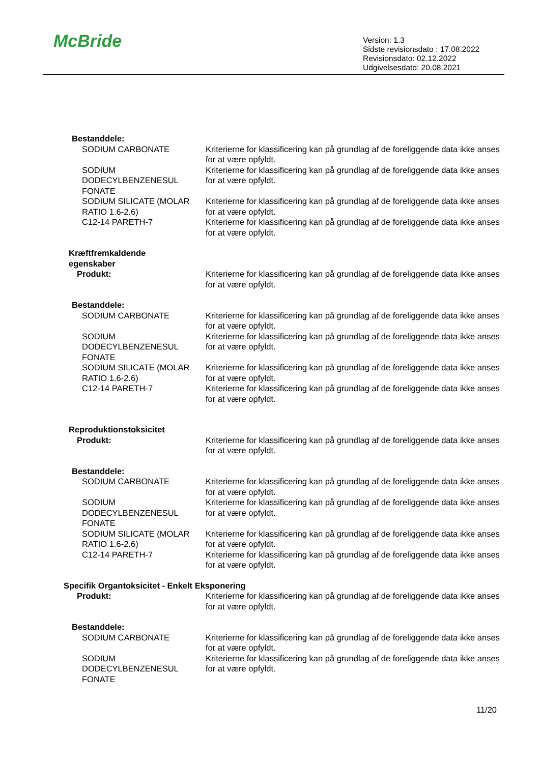McBride
Version: 1.3
Sidste revisionsdato : 17.08.2022
Revisionsdato: 02.12.2022
Udgivelsesdato: 20.08.2021
Bestanddele:
SODIUM CARBONATE Kriterierne for klassificering kan på grundlag af de foreliggende data ikke anses for at være opfyldt.
SODIUM DODECYLBENZENESUL FONATE
Kriterierne for klassificering kan på grundlag af de foreliggende data ikke anses for at være opfyldt.
SODIUM SILICATE (MOLAR RATIO 1.6-2.6)
Kriterierne for klassificering kan på grundlag af de foreliggende data ikke anses for at være opfyldt.
C12-14 PARETH-7 Kriterierne for klassificering kan på grundlag af de foreliggende data ikke anses for at være opfyldt.
Kræftfremkaldende
egenskaber
Produkt: Kriterierne for klassificering kan på grundlag af de foreliggende data ikke anses for at være opfyldt.
Bestanddele:
SODIUM CARBONATE Kriterierne for klassificering kan på grundlag af de foreliggende data ikke anses for at være opfyldt.
SODIUM DODECYLBENZENESUL FONATE
Kriterierne for klassificering kan på grundlag af de foreliggende data ikke anses for at være opfyldt.
SODIUM SILICATE (MOLAR RATIO 1.6-2.6)
Kriterierne for klassificering kan på grundlag af de foreliggende data ikke anses for at være opfyldt.
C12-14 PARETH-7 Kriterierne for klassificering kan på grundlag af de foreliggende data ikke anses for at være opfyldt.
Reproduktionstoksicitet
Produkt: Kriterierne for klassificering kan på grundlag af de foreliggende data ikke anses for at være opfyldt.
Bestanddele:
SODIUM CARBONATE Kriterierne for klassificering kan på grundlag af de foreliggende data ikke anses for at være opfyldt.
SODIUM DODECYLBENZENESUL FONATE
Kriterierne for klassificering kan på grundlag af de foreliggende data ikke anses for at være opfyldt.
SODIUM SILICATE (MOLAR RATIO 1.6-2.6)
Kriterierne for klassificering kan på grundlag af de foreliggende data ikke anses for at være opfyldt.
C12-14 PARETH-7 Kriterierne for klassificering kan på grundlag af de foreliggende data ikke anses for at være opfyldt.
Specifik Organtoksicitet - Enkelt Eksponering
Produkt: Kriterierne for klassificering kan på grundlag af de foreliggende data ikke anses for at være opfyldt.
Bestanddele:
SODIUM CARBONATE Kriterierne for klassificering kan på grundlag af de foreliggende data ikke anses for at være opfyldt.
SODIUM DODECYLBENZENESUL FONATE
Kriterierne for klassificering kan på grundlag af de foreliggende data ikke anses for at være opfyldt.
11/20